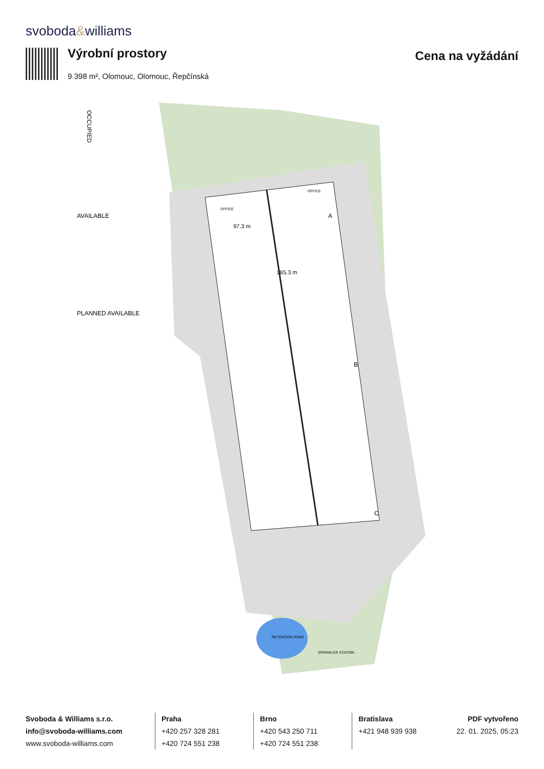svoboda&williams
Výrobní prostory
9 398 m², Olomouc, Olomouc, Řepčínská
Cena na vyžádání
OCCUPIED
AVAILABLE
PLANNED AVAILABLE
97.3 m
265.3 m
A
B
C
OFFICE
OFFICE
RETENTION POND
SPRINKLER STATION
Svoboda & Williams s.r.o.
info@svoboda-williams.com
www.svoboda-williams.com
Praha
+420 257 328 281
+420 724 551 238
Brno
+420 543 250 711
+420 724 551 238
Bratislava
+421 948 939 938
PDF vytvořeno
22. 01. 2025, 05:23